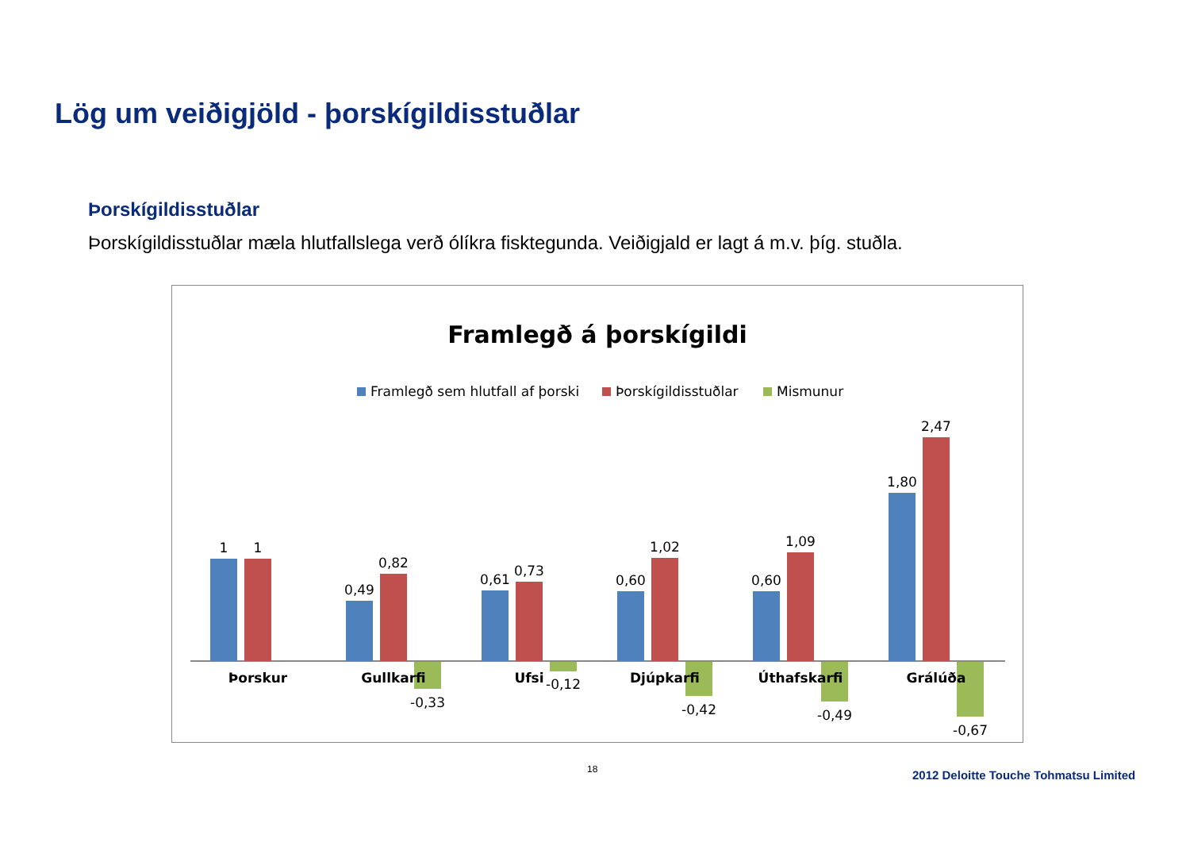Lög um veiðigjöld - þorskígildisstuðlar
Þorskígildisstuðlar
Þorskígildisstuðlar mæla hlutfallslega verð ólíkra fisktegunda. Veiðigjald er lagt á m.v. þíg. stuðla.
Framlegð á þorskígildi
Framlegð sem hlutfall af þorski
Þorskígildisstuðlar
Mismunur
1
1
Þorskur
0,49
0,82
-0,33
Gullkarfi
0,61
0,73
-0,12
Ufsi
0,60
1,02
-0,42
Djúpkarfi
0,60
1,09
-0,49
Úthafskarfi
1,80
2,47
-0,67
Grálúða
18
2012 Deloitte Touche Tohmatsu Limited